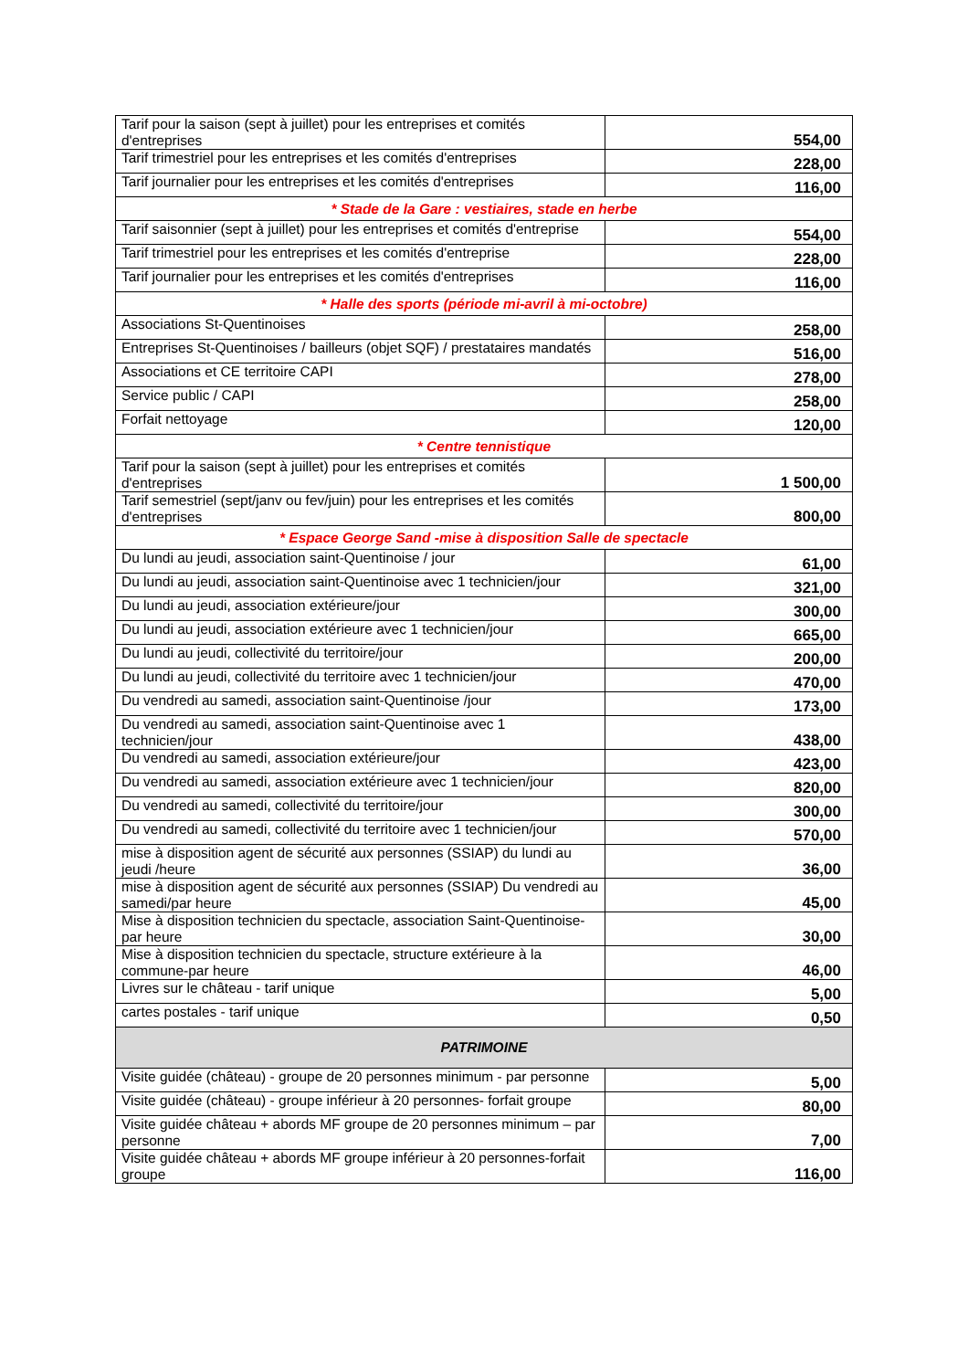| Tarif pour la saison (sept à juillet) pour les entreprises et comités d'entreprises | 554,00 |
| Tarif trimestriel pour les entreprises et les comités d'entreprises | 228,00 |
| Tarif journalier pour les entreprises et les comités d'entreprises | 116,00 |
| * Stade de la Gare : vestiaires, stade en herbe | |
| Tarif saisonnier (sept à juillet) pour les entreprises et comités d'entreprise | 554,00 |
| Tarif trimestriel pour les entreprises et les comités d'entreprise | 228,00 |
| Tarif journalier pour les entreprises et les comités d'entreprises | 116,00 |
| * Halle des sports (période mi-avril à mi-octobre) | |
| Associations St-Quentinoises | 258,00 |
| Entreprises St-Quentinoises / bailleurs (objet SQF) / prestataires mandatés | 516,00 |
| Associations et CE territoire CAPI | 278,00 |
| Service public / CAPI | 258,00 |
| Forfait nettoyage | 120,00 |
| * Centre tennistique | |
| Tarif pour la saison (sept à juillet) pour les entreprises et comités d'entreprises | 1 500,00 |
| Tarif semestriel (sept/janv ou fev/juin) pour les entreprises et les comités d'entreprises | 800,00 |
| * Espace George Sand -mise à disposition Salle de spectacle | |
| Du lundi au jeudi, association saint-Quentinoise / jour | 61,00 |
| Du lundi au jeudi, association saint-Quentinoise avec 1 technicien/jour | 321,00 |
| Du lundi au jeudi, association extérieure/jour | 300,00 |
| Du lundi au jeudi, association extérieure avec 1 technicien/jour | 665,00 |
| Du lundi au jeudi, collectivité du territoire/jour | 200,00 |
| Du lundi au jeudi, collectivité du territoire avec 1 technicien/jour | 470,00 |
| Du vendredi au samedi, association saint-Quentinoise /jour | 173,00 |
| Du vendredi au samedi, association saint-Quentinoise avec 1 technicien/jour | 438,00 |
| Du vendredi au samedi, association extérieure/jour | 423,00 |
| Du vendredi au samedi, association extérieure avec 1 technicien/jour | 820,00 |
| Du vendredi au samedi, collectivité du territoire/jour | 300,00 |
| Du vendredi au samedi, collectivité du territoire avec 1 technicien/jour | 570,00 |
| mise à disposition agent de sécurité aux personnes (SSIAP) du lundi au jeudi /heure | 36,00 |
| mise à disposition agent de sécurité aux personnes (SSIAP) Du vendredi au samedi/par heure | 45,00 |
| Mise à disposition technicien du spectacle, association Saint-Quentinoise-par heure | 30,00 |
| Mise à disposition technicien du spectacle, structure extérieure à la commune-par heure | 46,00 |
| Livres sur le château - tarif unique | 5,00 |
| cartes postales - tarif unique | 0,50 |
| PATRIMOINE | |
| Visite guidée (château) - groupe de 20 personnes minimum - par personne | 5,00 |
| Visite guidée (château) - groupe inférieur à 20 personnes- forfait groupe | 80,00 |
| Visite guidée château + abords MF groupe de 20 personnes minimum – par personne | 7,00 |
| Visite guidée château + abords MF groupe inférieur à 20 personnes-forfait groupe | 116,00 |